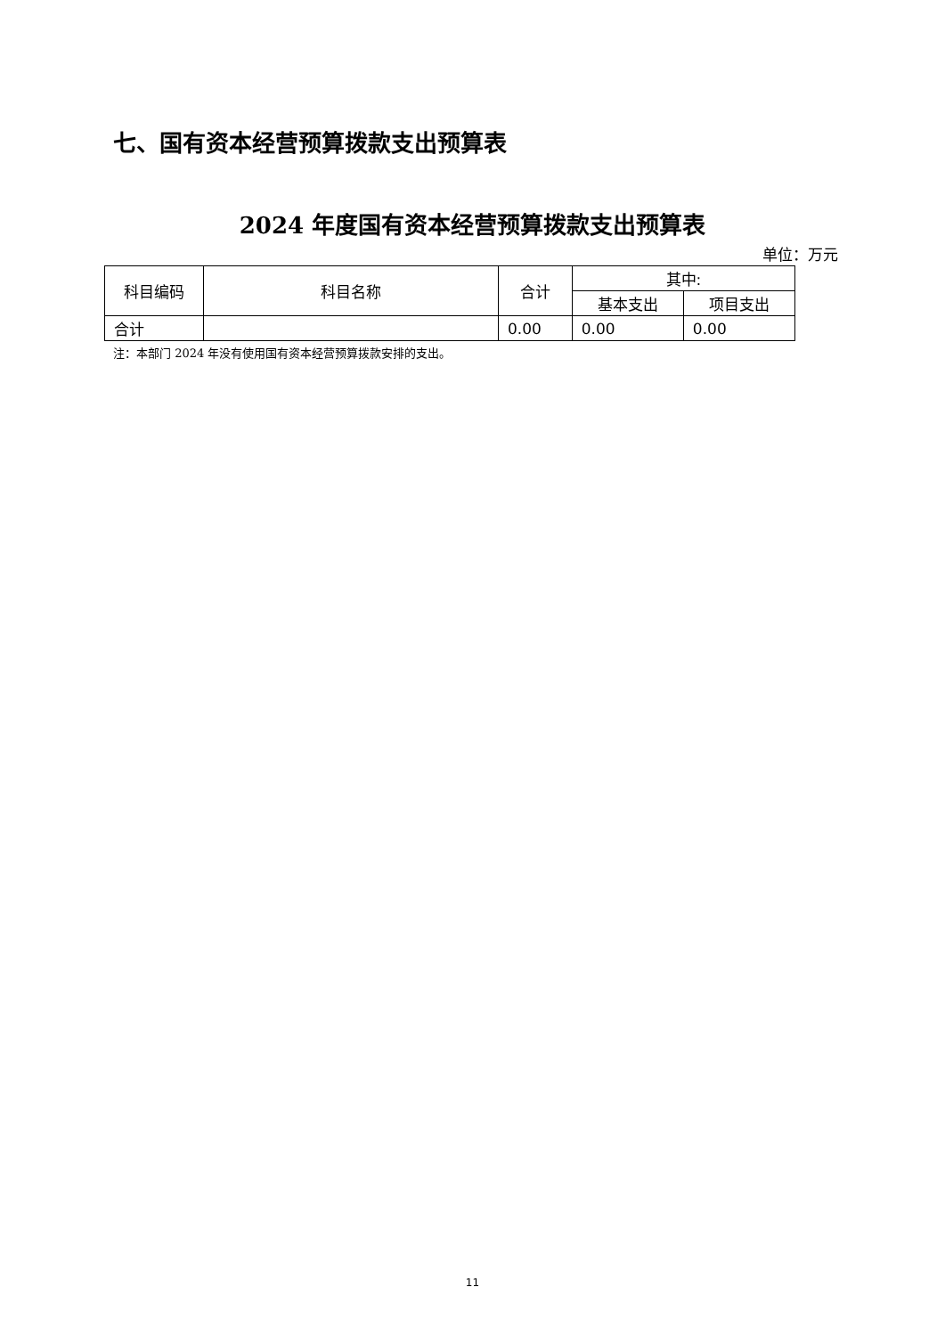七、国有资本经营预算拨款支出预算表
2024 年度国有资本经营预算拨款支出预算表
单位：万元
| 科目编码 | 科目名称 | 合计 | 其中: | |
| --- | --- | --- | --- | --- |
| | | | 基本支出 | 项目支出 |
| 合计 | | 0.00 | 0.00 | 0.00 |
注：本部门 2024 年没有使用国有资本经营预算拨款安排的支出。
11